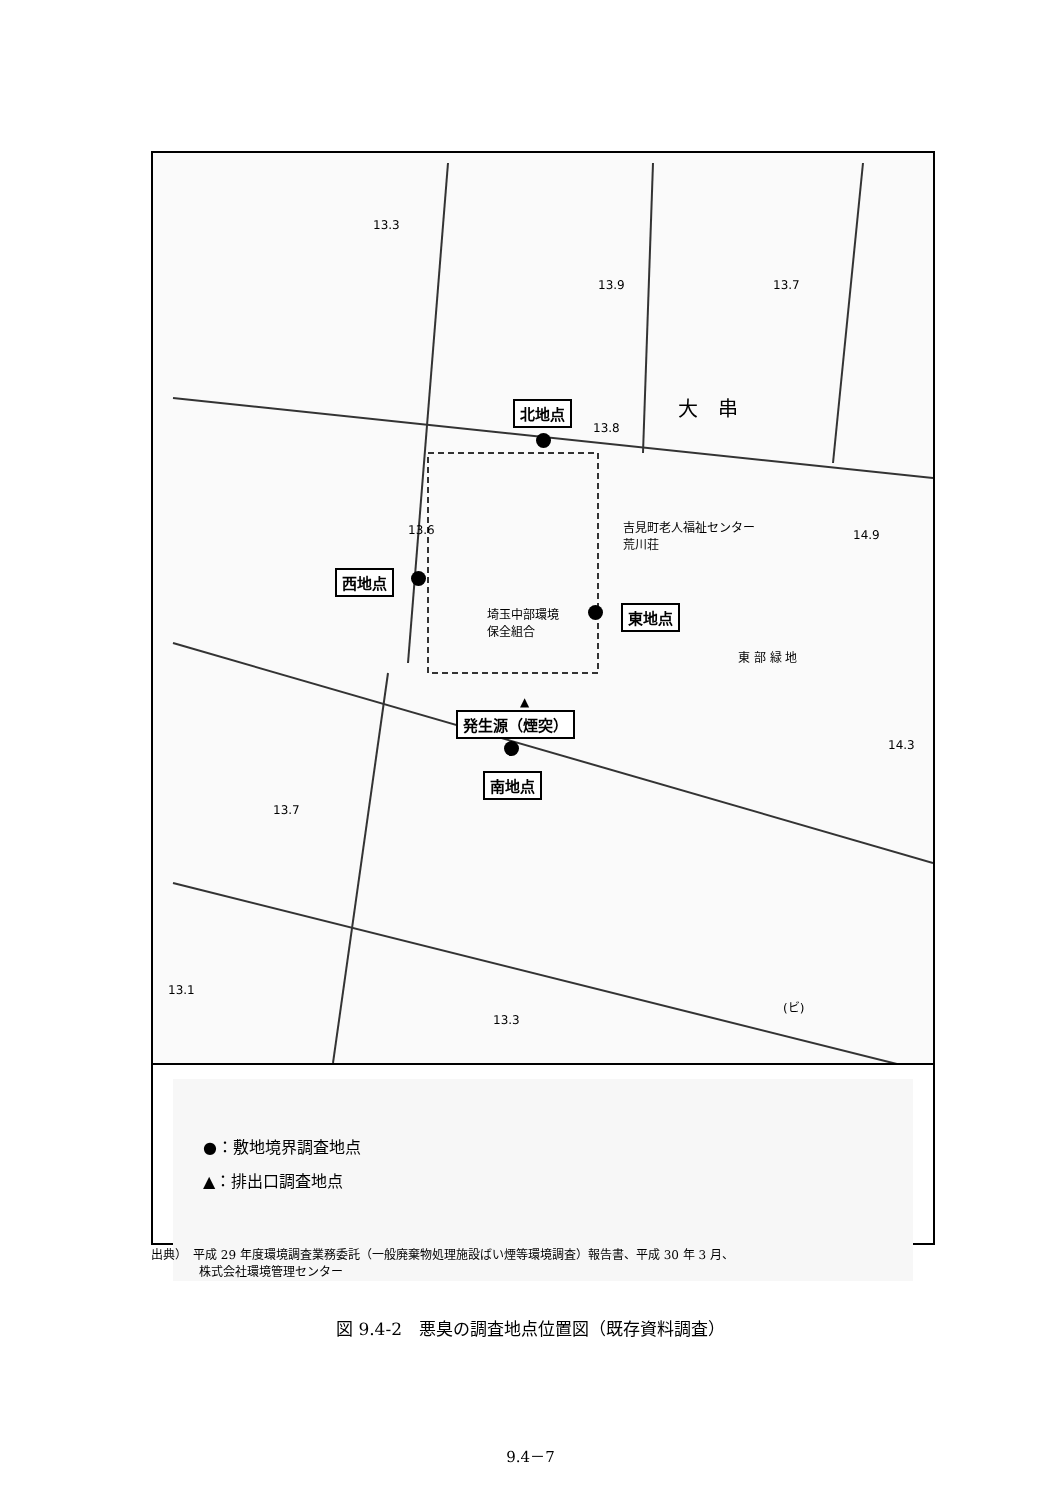北地点
13.8
大　串
西地点
埼玉中部環境
保全組合
東地点
吉見町老人福祉センター
荒川荘
東 部 緑 地
▲
発生源（煙突）
南地点
13.3
13.7
13.6
13.7
13.9
14.9
14.3
13.1
13.3
(ビ)
●：敷地境界調査地点
▲：排出口調査地点
出典）　平成 29 年度環境調査業務委託（一般廃棄物処理施設ばい煙等環境調査）報告書、平成 30 年 3 月、
　　　　株式会社環境管理センター
図 9.4-2　悪臭の調査地点位置図（既存資料調査）
9.4－7